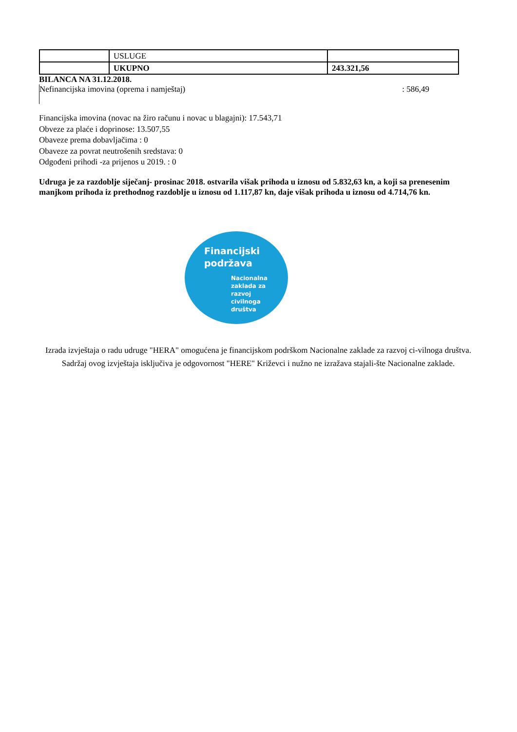| | USLUGE | |
| | UKUPNO | 243.321,56 |
BILANCA NA 31.12.2018.
Nefinancijska imovina (oprema i namještaj): 586,49
Financijska imovina (novac na žiro računu i novac u blagajni): 17.543,71
Obveze za plaće i doprinose: 13.507,55
Obaveze prema dobavljačima : 0
Obaveze za povrat neutrošenih sredstava: 0
Odgođeni prihodi -za prijenos u 2019. : 0
Udruga je za razdoblje siječanj- prosinac 2018. ostvarila višak prihoda u iznosu od 5.832,63 kn, a koji sa prenesenim manjkom prihoda iz prethodnog razdoblje u iznosu od 1.117,87 kn, daje višak prihoda u iznosu od 4.714,76 kn.
Financijski
podržava
Nacionalna
zaklada za
razvoj
civilnoga
društva
Izrada izvještaja o radu udruge "HERA" omogućena je financijskom podrškom Nacionalne zaklade za razvoj ci-vilnoga društva. Sadržaj ovog izvještaja isključiva je odgovornost "HERE" Križevci i nužno ne izražava stajali-šte Nacionalne zaklade.